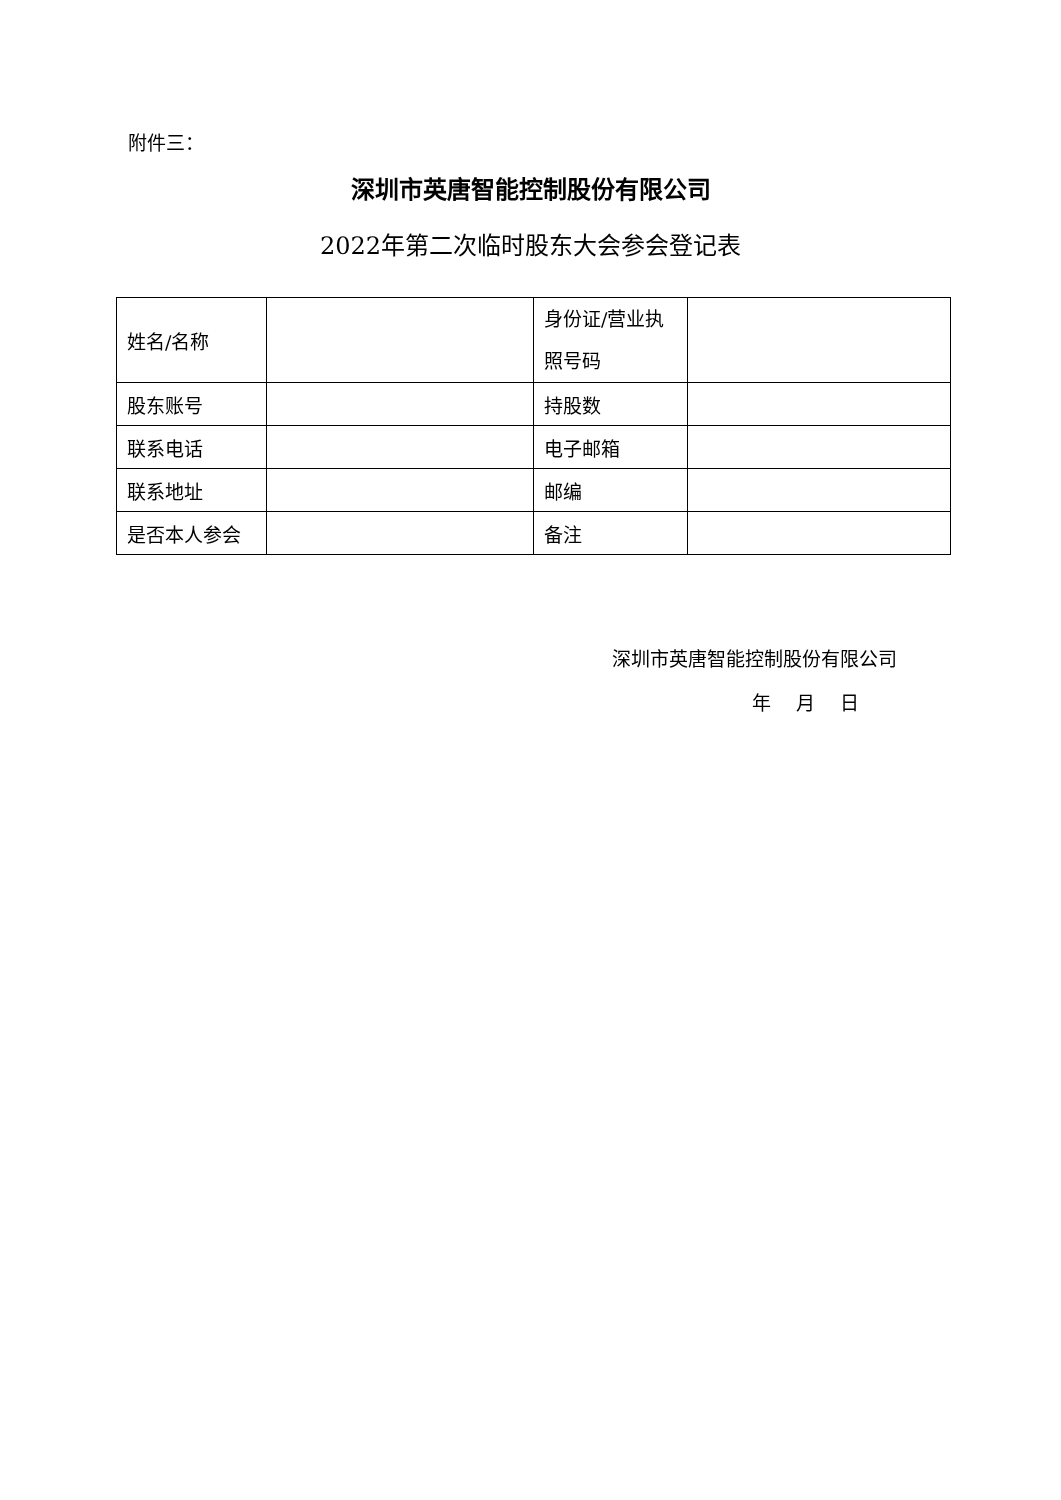附件三：
深圳市英唐智能控制股份有限公司
2022年第二次临时股东大会参会登记表
| 姓名/名称 | | 身份证/营业执照号码 | |
| 股东账号 | | 持股数 | |
| 联系电话 | | 电子邮箱 | |
| 联系地址 | | 邮编 | |
| 是否本人参会 | | 备注 | |
深圳市英唐智能控制股份有限公司
年　 月　 日